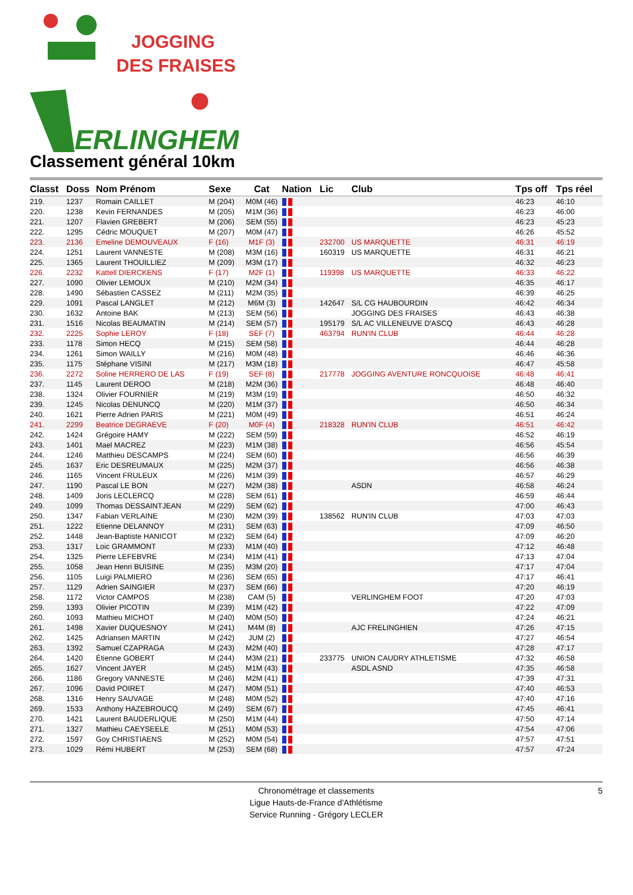JOGGING
DES FRAISES
ERLINGHEM
Classement général 10km
| Classt | Doss | Nom Prénom | Sexe | Cat | Nation | Lic | Club | Tps off | Tps réel |
| --- | --- | --- | --- | --- | --- | --- | --- | --- | --- |
| 219. | 1237 | Romain CAILLET | M (204) | M0M (46) | | | | 46:23 | 46:10 |
| 220. | 1238 | Kevin FERNANDES | M (205) | M1M (36) | | | | 46:23 | 46:00 |
| 221. | 1207 | Flavien GREBERT | M (206) | SEM (55) | | | | 46:23 | 45:23 |
| 222. | 1295 | Cédric MOUQUET | M (207) | M0M (47) | | | | 46:26 | 45:52 |
| 223. | 2136 | Emeline DEMOUVEAUX | F (16) | M1F (3) | | 232700 | US MARQUETTE | 46:31 | 46:19 |
| 224. | 1251 | Laurent VANNESTE | M (208) | M3M (16) | | 160319 | US MARQUETTE | 46:31 | 46:21 |
| 225. | 1365 | Laurent THOUILLIEZ | M (209) | M3M (17) | | | | 46:32 | 46:23 |
| 226. | 2232 | Kattell DIERCKENS | F (17) | M2F (1) | | 119398 | US MARQUETTE | 46:33 | 46:22 |
| 227. | 1090 | Olivier LEMOUX | M (210) | M2M (34) | | | | 46:35 | 46:17 |
| 228. | 1490 | Sébastien CASSEZ | M (211) | M2M (35) | | | | 46:39 | 46:25 |
| 229. | 1091 | Pascal LANGLET | M (212) | M6M (3) | | 142647 | S/L CG HAUBOURDIN | 46:42 | 46:34 |
| 230. | 1632 | Antoine BAK | M (213) | SEM (56) | | | JOGGING DES FRAISES | 46:43 | 46:38 |
| 231. | 1516 | Nicolas BEAUMATIN | M (214) | SEM (57) | | 195179 | S/L AC VILLENEUVE D'ASCQ | 46:43 | 46:28 |
| 232. | 2225 | Sophie LEROY | F (18) | SEF (7) | | 463794 | RUN'IN CLUB | 46:44 | 46:28 |
| 233. | 1178 | Simon HECQ | M (215) | SEM (58) | | | | 46:44 | 46:28 |
| 234. | 1261 | Simon WAILLY | M (216) | M0M (48) | | | | 46:46 | 46:36 |
| 235. | 1175 | Stéphane VISINI | M (217) | M3M (18) | | | | 46:47 | 45:58 |
| 236. | 2272 | Soline HERRERO DE LAS | F (19) | SEF (8) | | 217778 | JOGGING AVENTURE RONCQUOISE | 46:48 | 46:41 |
| 237. | 1145 | Laurent DEROO | M (218) | M2M (36) | | | | 46:48 | 46:40 |
| 238. | 1324 | Olivier FOURNIER | M (219) | M3M (19) | | | | 46:50 | 46:32 |
| 239. | 1245 | Nicolas DENUNCQ | M (220) | M1M (37) | | | | 46:50 | 46:34 |
| 240. | 1621 | Pierre Adrien PARIS | M (221) | M0M (49) | | | | 46:51 | 46:24 |
| 241. | 2299 | Beatrice DEGRAEVE | F (20) | M0F (4) | | 218328 | RUN'IN CLUB | 46:51 | 46:42 |
| 242. | 1424 | Grégoire HAMY | M (222) | SEM (59) | | | | 46:52 | 46:19 |
| 243. | 1401 | Mael MACREZ | M (223) | M1M (38) | | | | 46:56 | 45:54 |
| 244. | 1246 | Matthieu DESCAMPS | M (224) | SEM (60) | | | | 46:56 | 46:39 |
| 245. | 1637 | Eric DESREUMAUX | M (225) | M2M (37) | | | | 46:56 | 46:38 |
| 246. | 1165 | Vincent FRULEUX | M (226) | M1M (39) | | | | 46:57 | 46:29 |
| 247. | 1190 | Pascal LE BON | M (227) | M2M (38) | | | ASDN | 46:58 | 46:24 |
| 248. | 1409 | Joris LECLERCQ | M (228) | SEM (61) | | | | 46:59 | 46:44 |
| 249. | 1099 | Thomas DESSAINTJEAN | M (229) | SEM (62) | | | | 47:00 | 46:43 |
| 250. | 1347 | Fabian VERLAINE | M (230) | M2M (39) | | 138562 | RUN'IN CLUB | 47:03 | 47:03 |
| 251. | 1222 | Etienne DELANNOY | M (231) | SEM (63) | | | | 47:09 | 46:50 |
| 252. | 1448 | Jean-Baptiste HANICOT | M (232) | SEM (64) | | | | 47:09 | 46:20 |
| 253. | 1317 | Loic GRAMMONT | M (233) | M1M (40) | | | | 47:12 | 46:48 |
| 254. | 1325 | Pierre LEFEBVRE | M (234) | M1M (41) | | | | 47:13 | 47:04 |
| 255. | 1058 | Jean Henri BUISINE | M (235) | M3M (20) | | | | 47:17 | 47:04 |
| 256. | 1105 | Luigi PALMIERO | M (236) | SEM (65) | | | | 47:17 | 46:41 |
| 257. | 1129 | Adrien SAINGIER | M (237) | SEM (66) | | | | 47:20 | 46:19 |
| 258. | 1172 | Victor CAMPOS | M (238) | CAM (5) | | | VERLINGHEM FOOT | 47:20 | 47:03 |
| 259. | 1393 | Olivier PICOTIN | M (239) | M1M (42) | | | | 47:22 | 47:09 |
| 260. | 1093 | Mathieu MICHOT | M (240) | M0M (50) | | | | 47:24 | 46:21 |
| 261. | 1498 | Xavier DUQUESNOY | M (241) | M4M (8) | | | AJC FRELINGHIEN | 47:26 | 47:15 |
| 262. | 1425 | Adriansen MARTIN | M (242) | JUM (2) | | | | 47:27 | 46:54 |
| 263. | 1392 | Samuel CZAPRAGA | M (243) | M2M (40) | | | | 47:28 | 47:17 |
| 264. | 1420 | Étienne GOBERT | M (244) | M3M (21) | | 233775 | UNION CAUDRY ATHLETISME | 47:32 | 46:58 |
| 265. | 1627 | Vincent JAYER | M (245) | M1M (43) | | | ASDL ASND | 47:35 | 46:58 |
| 266. | 1186 | Gregory VANNESTE | M (246) | M2M (41) | | | | 47:39 | 47:31 |
| 267. | 1096 | David POIRET | M (247) | M0M (51) | | | | 47:40 | 46:53 |
| 268. | 1316 | Henry SAUVAGE | M (248) | M0M (52) | | | | 47:40 | 47:16 |
| 269. | 1533 | Anthony HAZEBROUCQ | M (249) | SEM (67) | | | | 47:45 | 46:41 |
| 270. | 1421 | Laurent BAUDERLIQUE | M (250) | M1M (44) | | | | 47:50 | 47:14 |
| 271. | 1327 | Mathieu CAEYSEELE | M (251) | M0M (53) | | | | 47:54 | 47:06 |
| 272. | 1597 | Goy CHRISTIAENS | M (252) | M0M (54) | | | | 47:57 | 47:51 |
| 273. | 1029 | Rémi HUBERT | M (253) | SEM (68) | | | | 47:57 | 47:24 |
Chronométrage et classements
Ligue Hauts-de-France d'Athlétisme
Service Running - Grégory LECLER
5